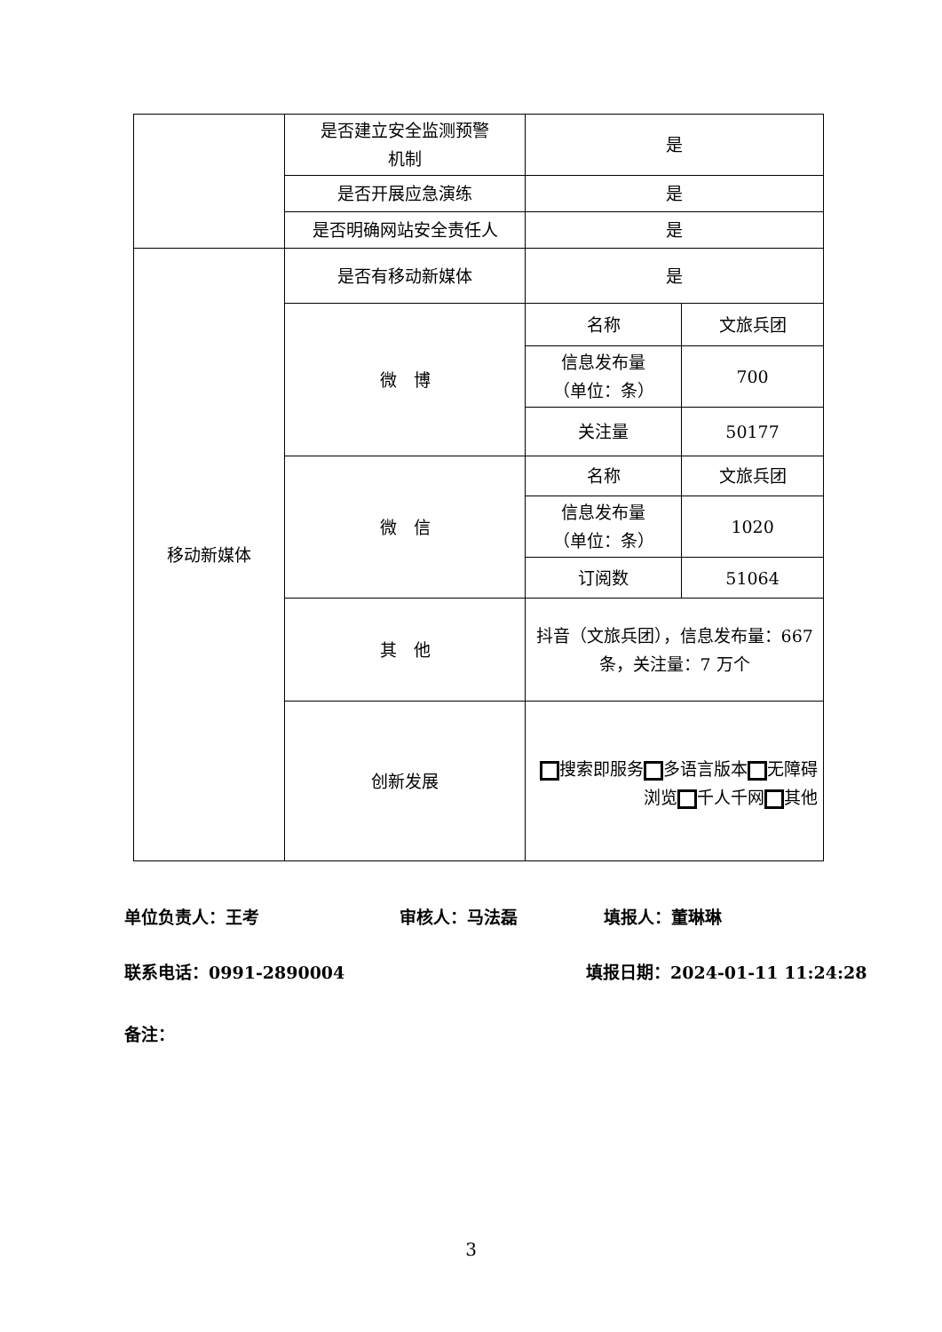| | 是否建立安全监测预警 机制 | 是 | |
| | 是否开展应急演练 | 是 | |
| | 是否明确网站安全责任人 | 是 | |
| 移动新媒体 | 是否有移动新媒体 | 是 | |
| | 微 博 | 名称 | 文旅兵团 |
| | | 信息发布量 （单位：条） | 700 |
| | | 关注量 | 50177 |
| | 微 信 | 名称 | 文旅兵团 |
| | | 信息发布量 （单位：条） | 1020 |
| | | 订阅数 | 51064 |
| | 其 他 | 抖音（文旅兵团），信息发布量：667 条，关注量：7 万个 | |
| | 创新发展 | 搜索即服务 多语言版本 无障碍浏览 千人千网 其他 | |
单位负责人：王考 审核人：马法磊 填报人：董琳琳
联系电话：0991-2890004 填报日期：2024-01-11 11:24:28
备注：
3